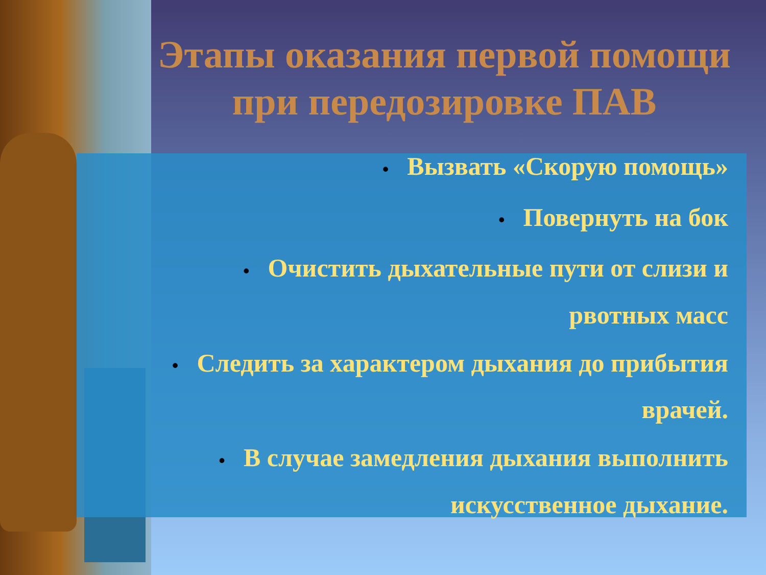Этапы оказания первой помощи при передозировке ПАВ
• Вызвать «Скорую помощь»
• Повернуть на бок
• Очистить дыхательные пути от слизи и рвотных масс
• Следить за характером дыхания до прибытия врачей.
• В случае замедления дыхания выполнить искусственное дыхание.